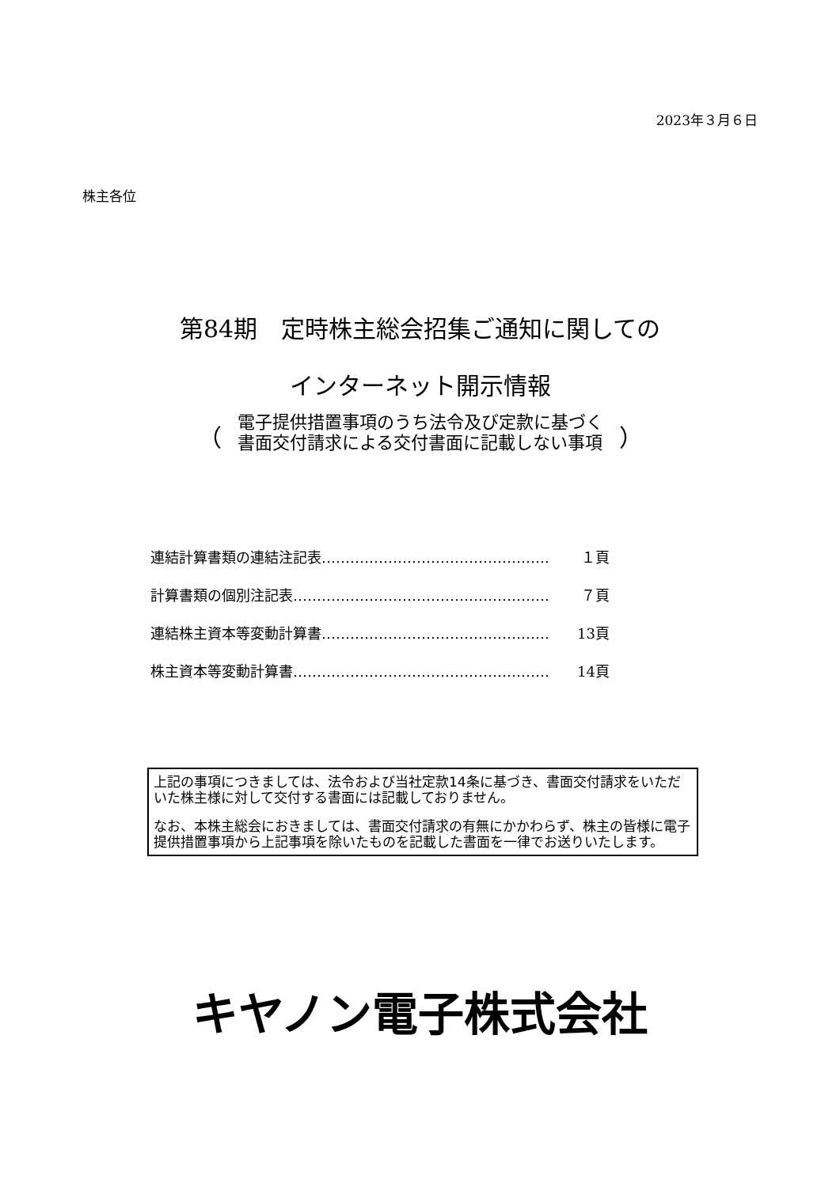2023年３月６日
株主各位
第84期　定時株主総会招集ご通知に関しての
インターネット開示情報
（ 電子提供措置事項のうち法令及び定款に基づく
書面交付請求による交付書面に記載しない事項 ）
連結計算書類の連結注記表………………………………………… １頁
計算書類の個別注記表……………………………………………… ７頁
連結株主資本等変動計算書………………………………………… 13頁
株主資本等変動計算書……………………………………………… 14頁
上記の事項につきましては、法令および当社定款14条に基づき、書面交付請求をいただいた株主様に対して交付する書面には記載しておりません。
なお、本株主総会におきましては、書面交付請求の有無にかかわらず、株主の皆様に電子提供措置事項から上記事項を除いたものを記載した書面を一律でお送りいたします。
キヤノン電子株式会社